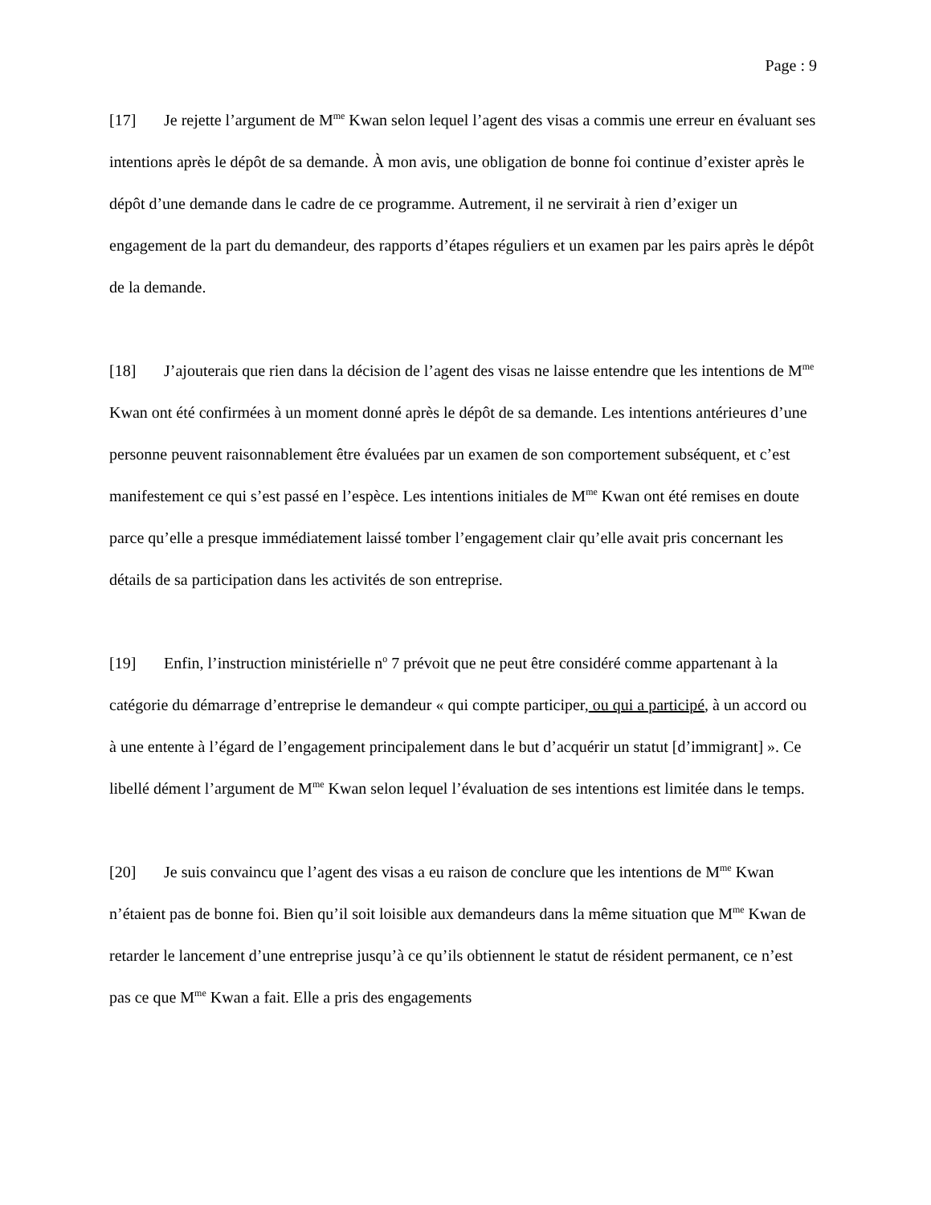Page : 9
[17] Je rejette l’argument de M<sup>me</sup> Kwan selon lequel l’agent des visas a commis une erreur en évaluant ses intentions après le dépôt de sa demande. À mon avis, une obligation de bonne foi continue d’exister après le dépôt d’une demande dans le cadre de ce programme. Autrement, il ne servirait à rien d’exiger un engagement de la part du demandeur, des rapports d’étapes réguliers et un examen par les pairs après le dépôt de la demande.
[18] J’ajouterais que rien dans la décision de l’agent des visas ne laisse entendre que les intentions de M<sup>me</sup> Kwan ont été confirmées à un moment donné après le dépôt de sa demande. Les intentions antérieures d’une personne peuvent raisonnablement être évaluées par un examen de son comportement subséquent, et c’est manifestement ce qui s’est passé en l’espèce. Les intentions initiales de M<sup>me</sup> Kwan ont été remises en doute parce qu’elle a presque immédiatement laissé tomber l’engagement clair qu’elle avait pris concernant les détails de sa participation dans les activités de son entreprise.
[19] Enfin, l’instruction ministérielle n<sup>o</sup> 7 prévoit que ne peut être considéré comme appartenant à la catégorie du démarrage d’entreprise le demandeur « qui compte participer, ou qui a participé, à un accord ou à une entente à l’égard de l’engagement principalement dans le but d’acquérir un statut [d’immigrant] ». Ce libellé dément l’argument de M<sup>me</sup> Kwan selon lequel l’évaluation de ses intentions est limitée dans le temps.
[20] Je suis convaincu que l’agent des visas a eu raison de conclure que les intentions de M<sup>me</sup> Kwan n’étaient pas de bonne foi. Bien qu’il soit loisible aux demandeurs dans la même situation que M<sup>me</sup> Kwan de retarder le lancement d’une entreprise jusqu’à ce qu’ils obtiennent le statut de résident permanent, ce n’est pas ce que M<sup>me</sup> Kwan a fait. Elle a pris des engagements